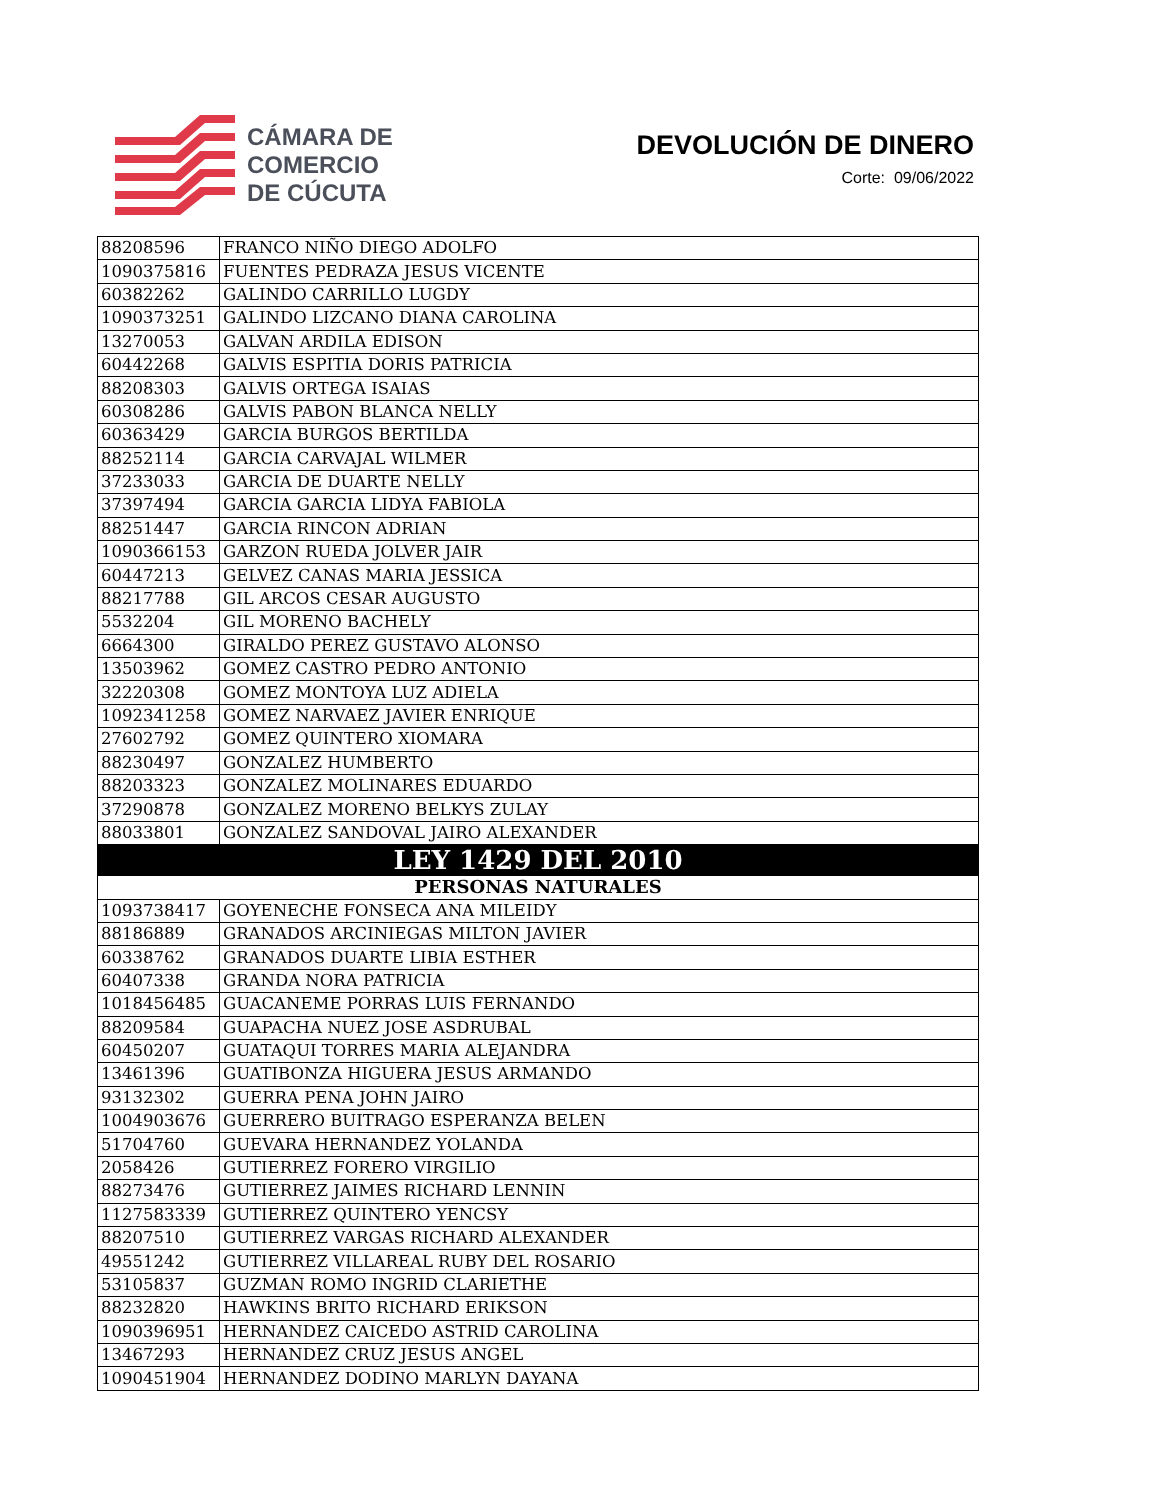CÁMARA DE
COMERCIO
DE CÚCUTA
DEVOLUCIÓN DE DINERO
Corte: 09/06/2022
| 88208596 | FRANCO NIÑO DIEGO ADOLFO |
| 1090375816 | FUENTES PEDRAZA JESUS VICENTE |
| 60382262 | GALINDO CARRILLO LUGDY |
| 1090373251 | GALINDO LIZCANO DIANA CAROLINA |
| 13270053 | GALVAN ARDILA EDISON |
| 60442268 | GALVIS ESPITIA DORIS PATRICIA |
| 88208303 | GALVIS ORTEGA ISAIAS |
| 60308286 | GALVIS PABON BLANCA NELLY |
| 60363429 | GARCIA BURGOS BERTILDA |
| 88252114 | GARCIA CARVAJAL WILMER |
| 37233033 | GARCIA DE DUARTE NELLY |
| 37397494 | GARCIA GARCIA LIDYA FABIOLA |
| 88251447 | GARCIA RINCON ADRIAN |
| 1090366153 | GARZON RUEDA JOLVER JAIR |
| 60447213 | GELVEZ CANAS MARIA JESSICA |
| 88217788 | GIL ARCOS CESAR AUGUSTO |
| 5532204 | GIL MORENO BACHELY |
| 6664300 | GIRALDO PEREZ GUSTAVO ALONSO |
| 13503962 | GOMEZ CASTRO PEDRO ANTONIO |
| 32220308 | GOMEZ MONTOYA LUZ ADIELA |
| 1092341258 | GOMEZ NARVAEZ JAVIER ENRIQUE |
| 27602792 | GOMEZ QUINTERO XIOMARA |
| 88230497 | GONZALEZ HUMBERTO |
| 88203323 | GONZALEZ MOLINARES EDUARDO |
| 37290878 | GONZALEZ MORENO BELKYS ZULAY |
| 88033801 | GONZALEZ SANDOVAL JAIRO ALEXANDER |
| LEY 1429 DEL 2010 | |
| PERSONAS NATURALES | |
| 1093738417 | GOYENECHE FONSECA ANA MILEIDY |
| 88186889 | GRANADOS ARCINIEGAS MILTON JAVIER |
| 60338762 | GRANADOS DUARTE LIBIA ESTHER |
| 60407338 | GRANDA NORA PATRICIA |
| 1018456485 | GUACANEME PORRAS LUIS FERNANDO |
| 88209584 | GUAPACHA NUEZ JOSE ASDRUBAL |
| 60450207 | GUATAQUI TORRES MARIA ALEJANDRA |
| 13461396 | GUATIBONZA HIGUERA JESUS ARMANDO |
| 93132302 | GUERRA PENA JOHN JAIRO |
| 1004903676 | GUERRERO BUITRAGO ESPERANZA BELEN |
| 51704760 | GUEVARA HERNANDEZ YOLANDA |
| 2058426 | GUTIERREZ FORERO VIRGILIO |
| 88273476 | GUTIERREZ JAIMES RICHARD LENNIN |
| 1127583339 | GUTIERREZ QUINTERO YENCSY |
| 88207510 | GUTIERREZ VARGAS RICHARD ALEXANDER |
| 49551242 | GUTIERREZ VILLAREAL RUBY DEL ROSARIO |
| 53105837 | GUZMAN ROMO INGRID CLARIETHE |
| 88232820 | HAWKINS BRITO RICHARD ERIKSON |
| 1090396951 | HERNANDEZ CAICEDO ASTRID CAROLINA |
| 13467293 | HERNANDEZ CRUZ JESUS ANGEL |
| 1090451904 | HERNANDEZ DODINO MARLYN DAYANA |